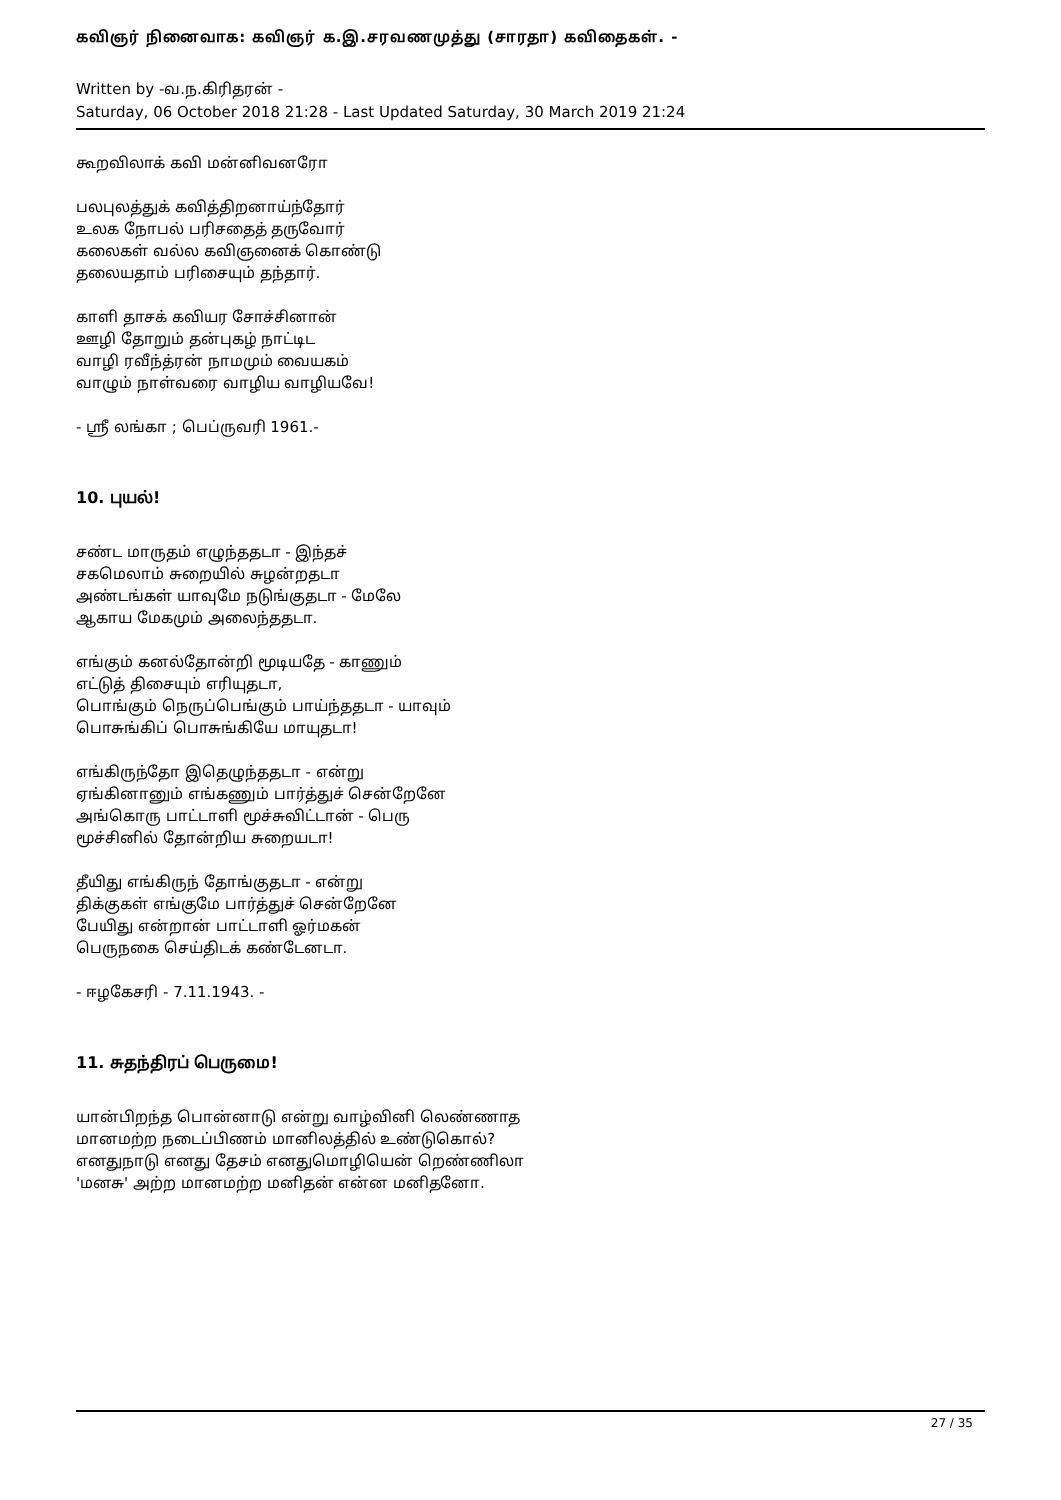கவிஞர் நினைவாக: கவிஞர் க.இ.சரவணமுத்து (சாரதா) கவிதைகள். -
Written by -வ.ந.கிரிதரன் -
Saturday, 06 October 2018 21:28 - Last Updated Saturday, 30 March 2019 21:24
கூறவிலாக் கவி மன்னிவனரோ
பலபுலத்துக் கவித்திறனாய்ந்தோர்
உலக நோபல் பரிசதைத் தருவோர்
கலைகள் வல்ல கவிஞனைக் கொண்டு
தலையதாம் பரிசையும் தந்தார்.
காளி தாசக் கவியர சோச்சினான்
ஊழி தோறும் தன்புகழ் நாட்டிட
வாழி ரவீந்த்ரன் நாமமும் வையகம்
வாழும் நாள்வரை வாழிய வாழியவே!
- ஸ்ரீ லங்கா ; பெப்ருவரி 1961.-
10. புயல்!
சண்ட மாருதம் எழுந்ததடா - இந்தச்
சகமெலாம் சுறையில் சுழன்றதடா
அண்டங்கள் யாவுமே நடுங்குதடா - மேலே
ஆகாய மேகமும் அலைந்ததடா.
எங்கும் கனல்தோன்றி மூடியதே - காணும்
எட்டுத் திசையும் எரியுதடா,
பொங்கும் நெருப்பெங்கும் பாய்ந்ததடா - யாவும்
பொசுங்கிப் பொசுங்கியே மாயுதடா!
எங்கிருந்தோ இதெழுந்ததடா - என்று
ஏங்கினானும் எங்கணும் பார்த்துச் சென்றேனே
அங்கொரு பாட்டாளி மூச்சுவிட்டான் - பெரு
மூச்சினில் தோன்றிய சுறையடா!
தீயிது எங்கிருந் தோங்குதடா - என்று
திக்குகள் எங்குமே பார்த்துச் சென்றேனே
பேயிது என்றான் பாட்டாளி ஓர்மகன்
பெருநகை செய்திடக் கண்டேனடா.
- ஈழகேசரி - 7.11.1943. -
11. சுதந்திரப் பெருமை!
யான்பிறந்த பொன்னாடு என்று வாழ்வினி லெண்ணாத
மானமற்ற நடைப்பிணம் மானிலத்தில் உண்டுகொல்?
எனதுநாடு எனது தேசம் எனதுமொழியென் றெண்ணிலா
'மனசு' அற்ற மானமற்ற மனிதன் என்ன மனிதனோ.
27 / 35